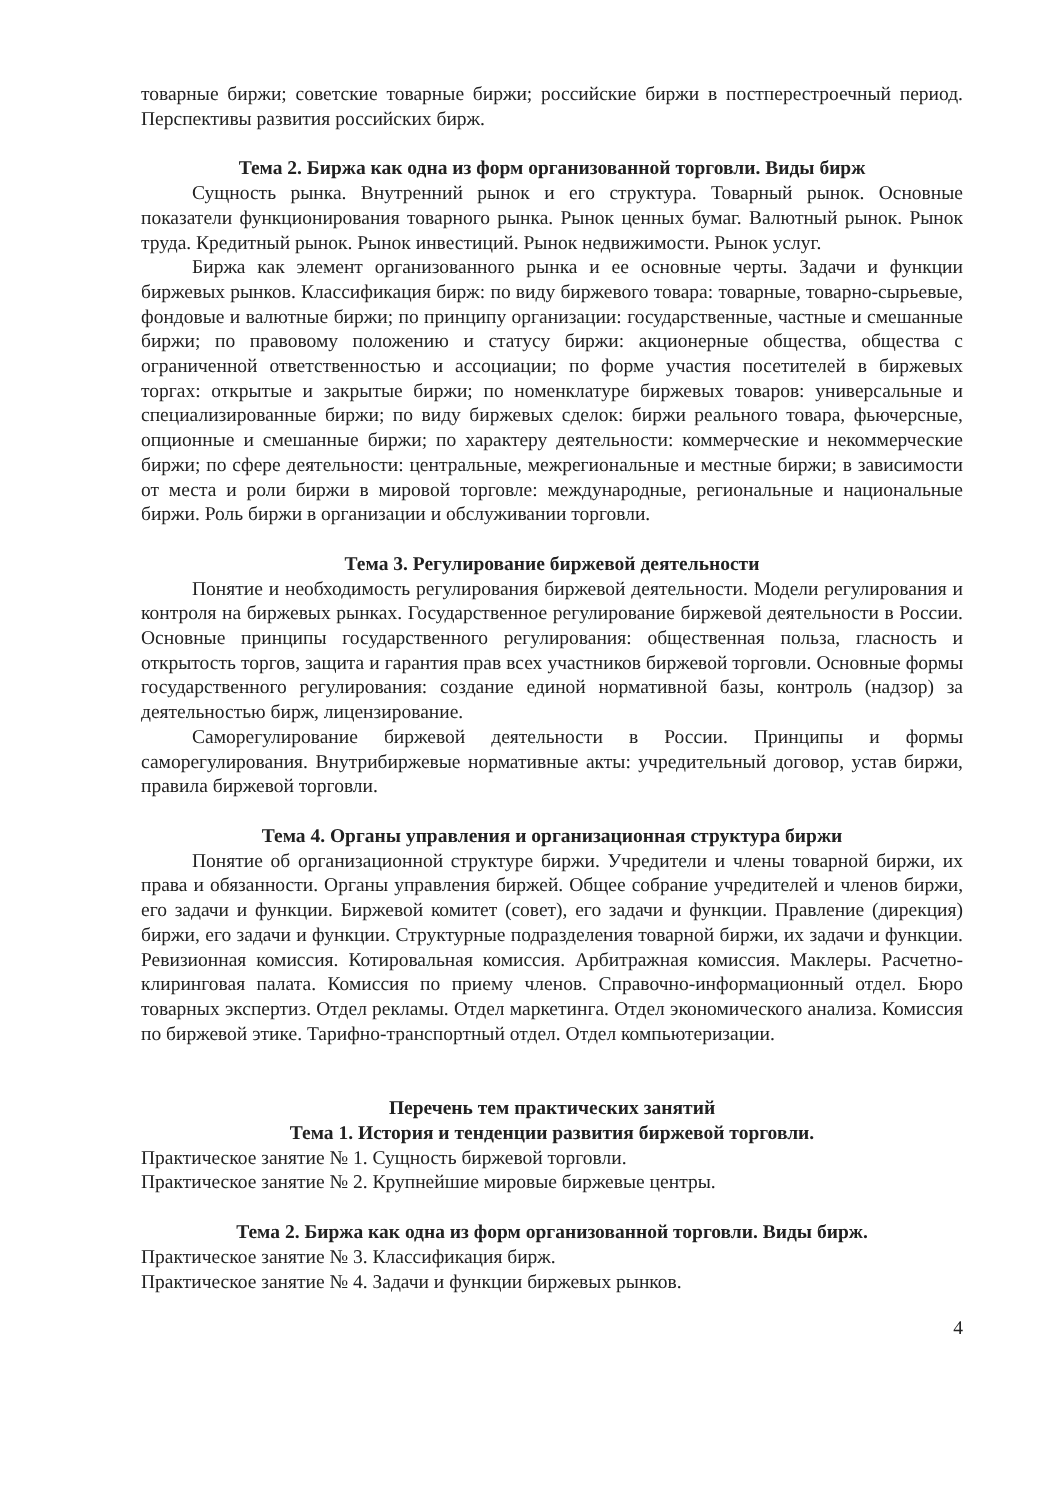товарные биржи; советские товарные биржи; российские биржи в постперестроечный период. Перспективы развития российских бирж.
Тема 2. Биржа как одна из форм организованной торговли. Виды бирж
Сущность рынка. Внутренний рынок и его структура. Товарный рынок. Основные показатели функционирования товарного рынка. Рынок ценных бумаг. Валютный рынок. Рынок труда. Кредитный рынок. Рынок инвестиций. Рынок недвижимости. Рынок услуг.
Биржа как элемент организованного рынка и ее основные черты. Задачи и функции биржевых рынков. Классификация бирж: по виду биржевого товара: товарные, товарно-сырьевые, фондовые и валютные биржи; по принципу организации: государственные, частные и смешанные биржи; по правовому положению и статусу биржи: акционерные общества, общества с ограниченной ответственностью и ассоциации; по форме участия посетителей в биржевых торгах: открытые и закрытые биржи; по номенклатуре биржевых товаров: универсальные и специализированные биржи; по виду биржевых сделок: биржи реального товара, фьючерсные, опционные и смешанные биржи; по характеру деятельности: коммерческие и некоммерческие биржи; по сфере деятельности: центральные, межрегиональные и местные биржи; в зависимости от места и роли биржи в мировой торговле: международные, региональные и национальные биржи. Роль биржи в организации и обслуживании торговли.
Тема 3. Регулирование биржевой деятельности
Понятие и необходимость регулирования биржевой деятельности. Модели регулирования и контроля на биржевых рынках. Государственное регулирование биржевой деятельности в России. Основные принципы государственного регулирования: общественная польза, гласность и открытость торгов, защита и гарантия прав всех участников биржевой торговли. Основные формы государственного регулирования: создание единой нормативной базы, контроль (надзор) за деятельностью бирж, лицензирование.
Саморегулирование биржевой деятельности в России. Принципы и формы саморегулирования. Внутрибиржевые нормативные акты: учредительный договор, устав биржи, правила биржевой торговли.
Тема 4. Органы управления и организационная структура биржи
Понятие об организационной структуре биржи. Учредители и члены товарной биржи, их права и обязанности. Органы управления биржей. Общее собрание учредителей и членов биржи, его задачи и функции. Биржевой комитет (совет), его задачи и функции. Правление (дирекция) биржи, его задачи и функции. Структурные подразделения товарной биржи, их задачи и функции. Ревизионная комиссия. Котировальная комиссия. Арбитражная комиссия. Маклеры. Расчетно-клиринговая палата. Комиссия по приему членов. Справочно-информационный отдел. Бюро товарных экспертиз. Отдел рекламы. Отдел маркетинга. Отдел экономического анализа. Комиссия по биржевой этике. Тарифно-транспортный отдел. Отдел компьютеризации.
Перечень тем практических занятий
Тема 1. История и тенденции развития биржевой торговли.
Практическое занятие № 1. Сущность биржевой торговли.
Практическое занятие № 2. Крупнейшие мировые биржевые центры.
Тема 2. Биржа как одна из форм организованной торговли. Виды бирж.
Практическое занятие № 3. Классификация бирж.
Практическое занятие № 4. Задачи и функции биржевых рынков.
4